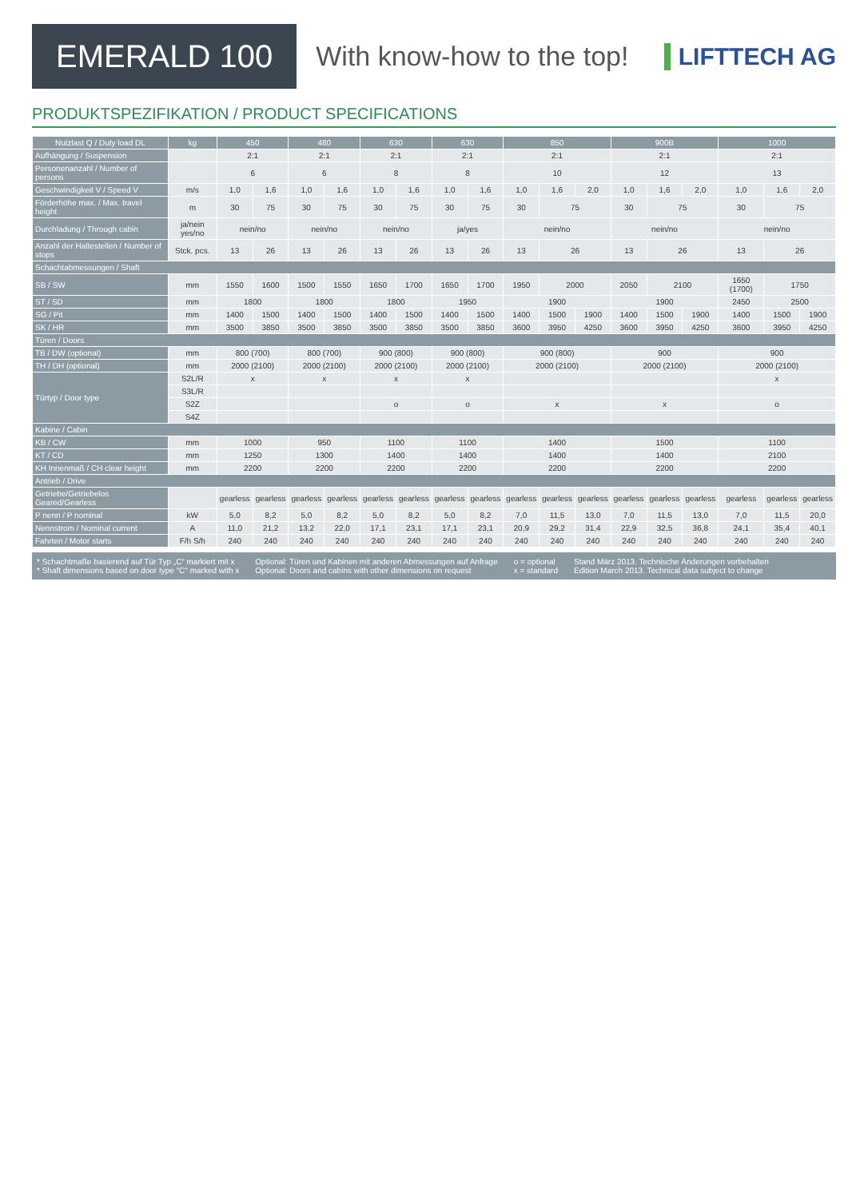EMERALD 100
With know-how to the top! LIFTTECH AG
PRODUKTSPEZIFIKATION / PRODUCT SPECIFICATIONS
| Nutzlast Q / Duty load DL | kg | 450 | | 480 | | 630 | | 630 | | 850 | | | 900B | | | 1000 | | |
| --- | --- | --- | --- | --- | --- | --- | --- | --- | --- | --- | --- | --- | --- | --- | --- | --- | --- | --- |
| Aufhängung / Suspension | | 2:1 | | 2:1 | | 2:1 | | 2:1 | | 2:1 | | | 2:1 | | | 2:1 | | |
| Personenanzahl / Number of persons | | 6 | | 6 | | 8 | | 8 | | 10 | | | 12 | | | 13 | | |
| Geschwindigkeit V / Speed V | m/s | 1,0 | 1,6 | 1,0 | 1,6 | 1,0 | 1,6 | 1,0 | 1,6 | 1,0 | 1,6 | 2,0 | 1,0 | 1,6 | 2,0 | 1,0 | 1,6 | 2,0 |
| Förderhöhe max. / Max. travel height | m | 30 | 75 | 30 | 75 | 30 | 75 | 30 | 75 | 30 | 75 | | 30 | 75 | | 30 | 75 | |
| Durchladung / Through cabin | ja/nein yes/no | nein/no | | nein/no | | nein/no | | ja/yes | | nein/no | | | nein/no | | | nein/no | | |
| Anzahl der Haltestellen / Number of stops | Stck. pcs. | 13 | 26 | 13 | 26 | 13 | 26 | 13 | 26 | 13 | 26 | | 13 | 26 | | 13 | 26 | |
| Schachtabmessungen / Shaft | | | | | | | | | | | | | | | | | | |
| SB / SW | mm | 1550 | 1600 | 1500 | 1550 | 1650 | 1700 | 1650 | 1700 | 1950 | 2000 | | 2050 | 2100 | | 1650 (1700) | 1750 | |
| ST / SD | mm | 1800 | | 1800 | | 1800 | | 1950 | | 1900 | | | 1900 | | | 2450 | 2500 | |
| SG / Pit | mm | 1400 | 1500 | 1400 | 1500 | 1400 | 1500 | 1400 | 1500 | 1400 | 1500 | 1900 | 1400 | 1500 | 1900 | 1400 | 1500 | 1900 |
| SK / HR | mm | 3500 | 3850 | 3500 | 3850 | 3500 | 3850 | 3500 | 3850 | 3600 | 3950 | 4250 | 3600 | 3950 | 4250 | 3600 | 3950 | 4250 |
| Türen / Doors | | | | | | | | | | | | | | | | | | |
| TB / DW (optional) | mm | 800 (700) | | 800 (700) | | 900 (800) | | 900 (800) | | 900 (800) | | | 900 | | | 900 | | |
| TH / DH (optional) | mm | 2000 (2100) | | 2000 (2100) | | 2000 (2100) | | 2000 (2100) | | 2000 (2100) | | | 2000 (2100) | | | 2000 (2100) | | |
| Türtyp / Door type | S2L/R | x | | x | | x | | x | | | | | | | | x | | |
| | S3L/R | | | | | | | | | | | | | | | | | |
| | S2Z | | | | | o | | o | | x | | | x | | | o | | |
| | S4Z | | | | | | | | | | | | | | | | | |
| Kabine / Cabin | | | | | | | | | | | | | | | | | | |
| KB / CW | mm | 1000 | | 950 | | 1100 | | 1100 | | 1400 | | | 1500 | | | 1100 | | |
| KT / CD | mm | 1250 | | 1300 | | 1400 | | 1400 | | 1400 | | | 1400 | | | 2100 | | |
| KH Innenmaß / CH clear height | mm | 2200 | | 2200 | | 2200 | | 2200 | | 2200 | | | 2200 | | | 2200 | | |
| Antrieb / Drive | | | | | | | | | | | | | | | | | | |
| Getriebe/Getriebelos Geared/Gearless | | gearless | gearless | gearless | gearless | gearless | gearless | gearless | gearless | gearless | gearless | gearless | gearless | gearless | gearless | gearless | gearless | gearless |
| P nenn / P nominal | kW | 5,0 | 8,2 | 5,0 | 8,2 | 5,0 | 8,2 | 5,0 | 8,2 | 7,0 | 11,5 | 13,0 | 7,0 | 11,5 | 13,0 | 7,0 | 11,5 | 20,0 |
| Nennstrom / Nominal current | A | 11,0 | 21,2 | 13,2 | 22,0 | 17,1 | 23,1 | 17,1 | 23,1 | 20,9 | 29,2 | 31,4 | 22,9 | 32,5 | 36,8 | 24,1 | 35,4 | 40,1 |
| Fahrten / Motor starts | F/h S/h | 240 | 240 | 240 | 240 | 240 | 240 | 240 | 240 | 240 | 240 | 240 | 240 | 240 | 240 | 240 | 240 | 240 |
* Schachtmaße basierend auf Tür Typ „C“ markiert mit x
* Shaft dimensions based on door type "C" marked with x
Optional: Türen und Kabinen mit anderen Abmessungen auf Anfrage
Optional: Doors and cabins with other dimensions on request
o = optional
x = standard
Stand März 2013. Technische Änderungen vorbehalten
Edition March 2013. Technical data subject to change